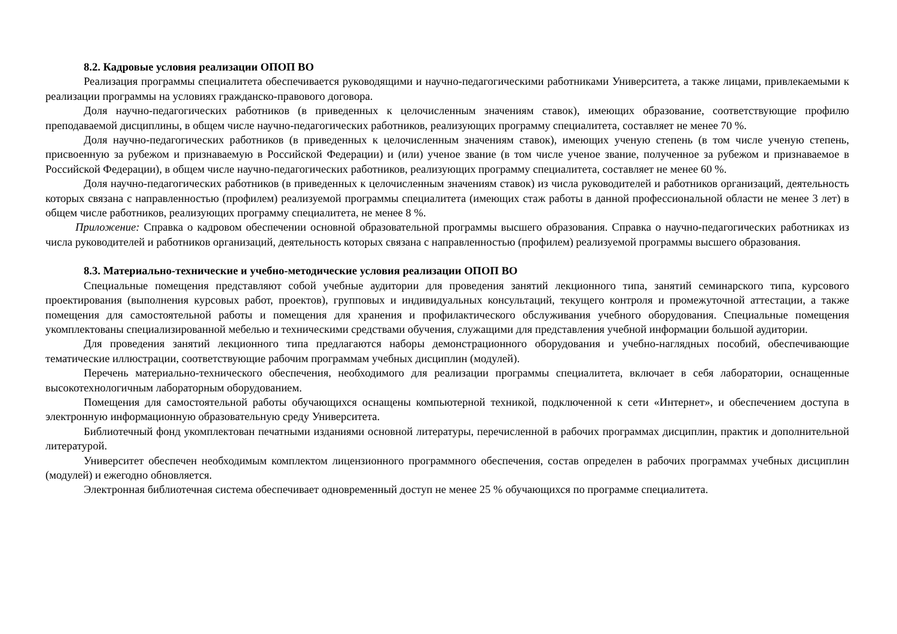8.2. Кадровые условия реализации ОПОП ВО
Реализация программы специалитета обеспечивается руководящими и научно-педагогическими работниками Университета, а также лицами, привлекаемыми к реализации программы на условиях гражданско-правового договора.
Доля научно-педагогических работников (в приведенных к целочисленным значениям ставок), имеющих образование, соответствующие профилю преподаваемой дисциплины, в общем числе научно-педагогических работников, реализующих программу специалитета, составляет не менее 70 %.
Доля научно-педагогических работников (в приведенных к целочисленным значениям ставок), имеющих ученую степень (в том числе ученую степень, присвоенную за рубежом и признаваемую в Российской Федерации) и (или) ученое звание (в том числе ученое звание, полученное за рубежом и признаваемое в Российской Федерации), в общем числе научно-педагогических работников, реализующих программу специалитета, составляет не менее 60 %.
Доля научно-педагогических работников (в приведенных к целочисленным значениям ставок) из числа руководителей и работников организаций, деятельность которых связана с направленностью (профилем) реализуемой программы специалитета (имеющих стаж работы в данной профессиональной области не менее 3 лет) в общем числе работников, реализующих программу специалитета, не менее 8 %.
Приложение: Справка о кадровом обеспечении основной образовательной программы высшего образования. Справка о научно-педагогических работниках из числа руководителей и работников организаций, деятельность которых связана с направленностью (профилем) реализуемой программы высшего образования.
8.3. Материально-технические и учебно-методические условия реализации ОПОП ВО
Специальные помещения представляют собой учебные аудитории для проведения занятий лекционного типа, занятий семинарского типа, курсового проектирования (выполнения курсовых работ, проектов), групповых и индивидуальных консультаций, текущего контроля и промежуточной аттестации, а также помещения для самостоятельной работы и помещения для хранения и профилактического обслуживания учебного оборудования. Специальные помещения укомплектованы специализированной мебелью и техническими средствами обучения, служащими для представления учебной информации большой аудитории.
Для проведения занятий лекционного типа предлагаются наборы демонстрационного оборудования и учебно-наглядных пособий, обеспечивающие тематические иллюстрации, соответствующие рабочим программам учебных дисциплин (модулей).
Перечень материально-технического обеспечения, необходимого для реализации программы специалитета, включает в себя лаборатории, оснащенные высокотехнологичным лабораторным оборудованием.
Помещения для самостоятельной работы обучающихся оснащены компьютерной техникой, подключенной к сети «Интернет», и обеспечением доступа в электронную информационную образовательную среду Университета.
Библиотечный фонд укомплектован печатными изданиями основной литературы, перечисленной в рабочих программах дисциплин, практик и дополнительной литературой.
Университет обеспечен необходимым комплектом лицензионного программного обеспечения, состав определен в рабочих программах учебных дисциплин (модулей) и ежегодно обновляется.
Электронная библиотечная система обеспечивает одновременный доступ не менее 25 % обучающихся по программе специалитета.